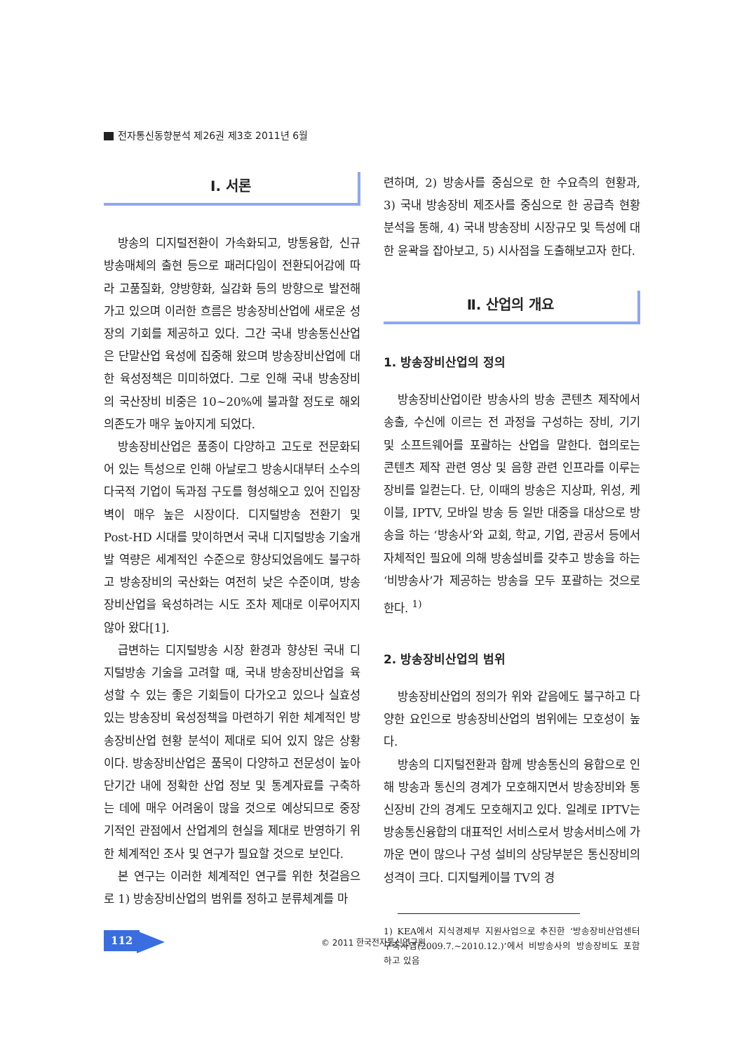전자통신동향분석 제26권 제3호 2011년 6월
Ⅰ. 서론
방송의 디지털전환이 가속화되고, 방통융합, 신규 방송매체의 출현 등으로 패러다임이 전환되어감에 따라 고품질화, 양방향화, 실감화 등의 방향으로 발전해가고 있으며 이러한 흐름은 방송장비산업에 새로운 성장의 기회를 제공하고 있다. 그간 국내 방송통신산업은 단말산업 육성에 집중해 왔으며 방송장비산업에 대한 육성정책은 미미하였다. 그로 인해 국내 방송장비의 국산장비 비중은 10~20%에 불과할 정도로 해외 의존도가 매우 높아지게 되었다.
방송장비산업은 품종이 다양하고 고도로 전문화되어 있는 특성으로 인해 아날로그 방송시대부터 소수의 다국적 기업이 독과점 구도를 형성해오고 있어 진입장벽이 매우 높은 시장이다. 디지털방송 전환기 및 Post-HD 시대를 맞이하면서 국내 디지털방송 기술개발 역량은 세계적인 수준으로 향상되었음에도 불구하고 방송장비의 국산화는 여전히 낮은 수준이며, 방송장비산업을 육성하려는 시도 조차 제대로 이루어지지 않아 왔다[1].
급변하는 디지털방송 시장 환경과 향상된 국내 디지털방송 기술을 고려할 때, 국내 방송장비산업을 육성할 수 있는 좋은 기회들이 다가오고 있으나 실효성 있는 방송장비 육성정책을 마련하기 위한 체계적인 방송장비산업 현황 분석이 제대로 되어 있지 않은 상황이다. 방송장비산업은 품목이 다양하고 전문성이 높아 단기간 내에 정확한 산업 정보 및 통계자료를 구축하는 데에 매우 어려움이 많을 것으로 예상되므로 중장기적인 관점에서 산업계의 현실을 제대로 반영하기 위한 체계적인 조사 및 연구가 필요할 것으로 보인다.
본 연구는 이러한 체계적인 연구를 위한 첫걸음으로 1) 방송장비산업의 범위를 정하고 분류체계를 마
련하며, 2) 방송사를 중심으로 한 수요측의 현황과, 3) 국내 방송장비 제조사를 중심으로 한 공급측 현황 분석을 통해, 4) 국내 방송장비 시장규모 및 특성에 대한 윤곽을 잡아보고, 5) 시사점을 도출해보고자 한다.
Ⅱ. 산업의 개요
1. 방송장비산업의 정의
방송장비산업이란 방송사의 방송 콘텐츠 제작에서 송출, 수신에 이르는 전 과정을 구성하는 장비, 기기 및 소프트웨어를 포괄하는 산업을 말한다. 협의로는 콘텐츠 제작 관련 영상 및 음향 관련 인프라를 이루는 장비를 일컫는다. 단, 이때의 방송은 지상파, 위성, 케이블, IPTV, 모바일 방송 등 일반 대중을 대상으로 방송을 하는 ‘방송사’와 교회, 학교, 기업, 관공서 등에서 자체적인 필요에 의해 방송설비를 갖추고 방송을 하는 ‘비방송사’가 제공하는 방송을 모두 포괄하는 것으로 한다. <sup>1)</sup>
2. 방송장비산업의 범위
방송장비산업의 정의가 위와 같음에도 불구하고 다양한 요인으로 방송장비산업의 범위에는 모호성이 높다.
방송의 디지털전환과 함께 방송통신의 융합으로 인해 방송과 통신의 경계가 모호해지면서 방송장비와 통신장비 간의 경계도 모호해지고 있다. 일례로 IPTV는 방송통신융합의 대표적인 서비스로서 방송서비스에 가까운 면이 많으나 구성 설비의 상당부분은 통신장비의 성격이 크다. 디지털케이블 TV의 경
1) KEA에서 지식경제부 지원사업으로 추진한 ‘방송장비산업센터 구축사업(2009.7.~2010.12.)’에서 비방송사의 방송장비도 포함하고 있음
112 © 2011 한국전자통신연구원